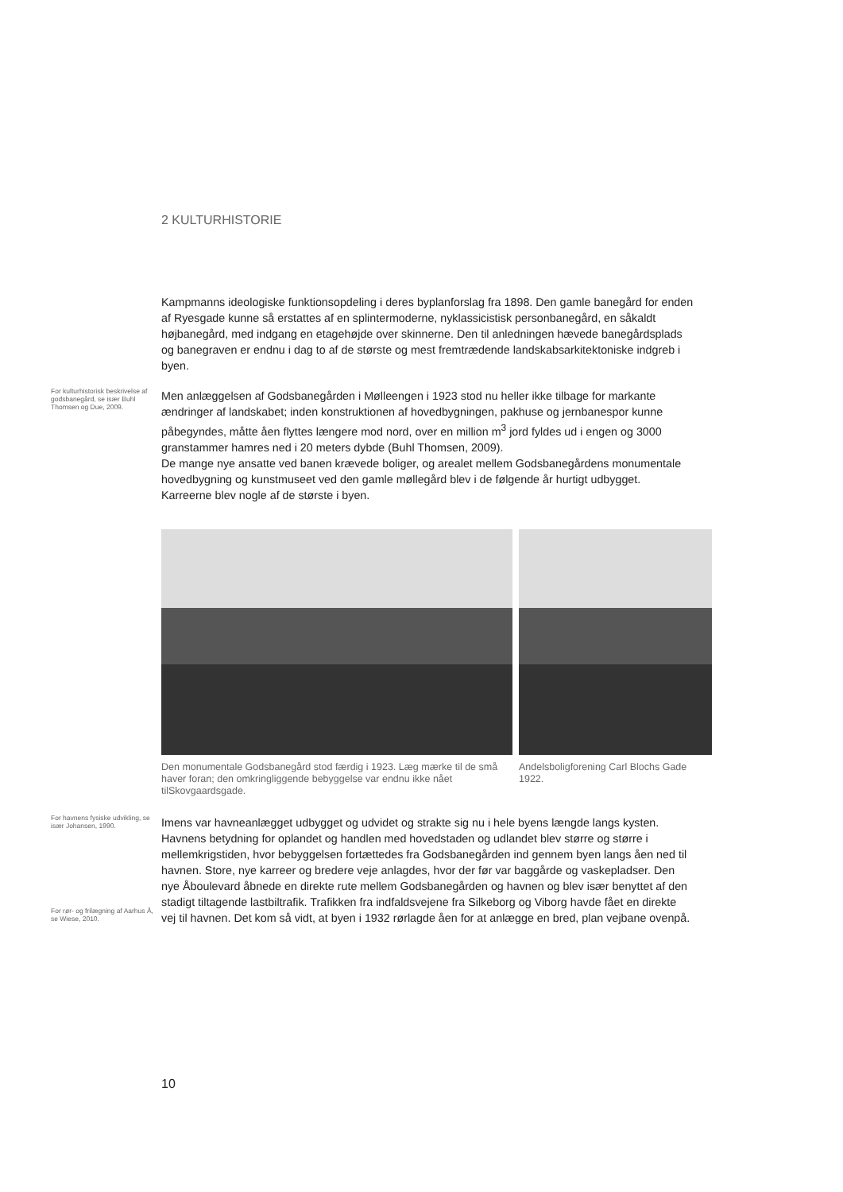2 KULTURHISTORIE
Kampmanns ideologiske funktionsopdeling i deres byplanforslag fra 1898. Den gamle banegård for enden af Ryesgade kunne så erstattes af en splintermoderne, nyklassicistisk personbanegård, en såkaldt højbanegård, med indgang en etagehøjde over skinnerne. Den til anledningen hævede banegårdsplads og banegraven er endnu i dag to af de største og mest fremtrædende landskabsarkitektoniske indgreb i byen.
For kulturhistorisk beskrivelse af godsbanegård, se især Buhl Thomsen og Due, 2009.
Men anlæggelsen af Godsbanegården i Mølleengen i 1923 stod nu heller ikke tilbage for markante ændringer af landskabet; inden konstruktionen af hovedbygningen, pakhuse og jernbanespor kunne påbegyndes, måtte åen flyttes længere mod nord, over en million m<sup>3</sup> jord fyldes ud i engen og 3000 granstammer hamres ned i 20 meters dybde (Buhl Thomsen, 2009).
De mange nye ansatte ved banen krævede boliger, og arealet mellem Godsbanegårdens monumentale hovedbygning og kunstmuseet ved den gamle møllegård blev i de følgende år hurtigt udbygget. Karreerne blev nogle af de største i byen.
Den monumentale Godsbanegård stod færdig i 1923. Læg mærke til de små haver foran; den omkringliggende bebyggelse var endnu ikke nået tilSkovgaardsgade.
Andelsboligforening Carl Blochs Gade 1922.
For havnens fysiske udvikling, se især Johansen, 1990.
For rør- og frilægning af Aarhus Å, se Wiese, 2010.
Imens var havneanlægget udbygget og udvidet og strakte sig nu i hele byens længde langs kysten. Havnens betydning for oplandet og handlen med hovedstaden og udlandet blev større og større i mellemkrigstiden, hvor bebyggelsen fortættedes fra Godsbanegården ind gennem byen langs åen ned til havnen. Store, nye karreer og bredere veje anlagdes, hvor der før var baggårde og vaskepladser. Den nye Åboulevard åbnede en direkte rute mellem Godsbanegården og havnen og blev især benyttet af den stadigt tiltagende lastbiltrafik. Trafikken fra indfaldsvejene fra Silkeborg og Viborg havde fået en direkte vej til havnen. Det kom så vidt, at byen i 1932 rørlagde åen for at anlægge en bred, plan vejbane ovenpå.
10